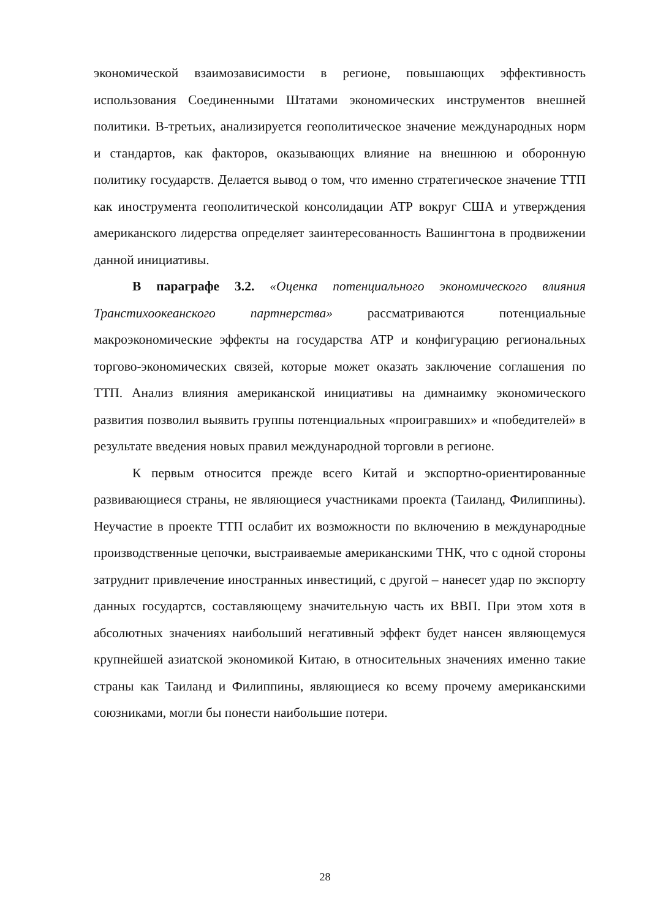экономической взаимозависимости в регионе, повышающих эффективность использования Соединенными Штатами экономических инструментов внешней политики. В-третьих, анализируется геополитическое значение международных норм и стандартов, как факторов, оказывающих влияние на внешнюю и оборонную политику государств. Делается вывод о том, что именно стратегическое значение ТТП как инострумента геополитической консолидации АТР вокруг США и утверждения американского лидерства определяет заинтересованность Вашингтона в продвижении данной инициативы.
В параграфе 3.2. «Оценка потенциального экономического влияния Транстихоокеанского партнерства» рассматриваются потенциальные макроэкономические эффекты на государства АТР и конфигурацию региональных торгово-экономических связей, которые может оказать заключение соглашения по ТТП. Анализ влияния американской инициативы на димнаимку экономического развития позволил выявить группы потенциальных «проигравших» и «победителей» в результате введения новых правил международной торговли в регионе.
К первым относится прежде всего Китай и экспортно-ориентированные развивающиеся страны, не являющиеся участниками проекта (Таиланд, Филиппины). Неучастие в проекте ТТП ослабит их возможности по включению в международные производственные цепочки, выстраиваемые американскими ТНК, что с одной стороны затруднит привлечение иностранных инвестиций, с другой – нанесет удар по экспорту данных государтсв, составляющему значительную часть их ВВП. При этом хотя в абсолютных значениях наибольший негативный эффект будет нансен являющемуся крупнейшей азиатской экономикой Китаю, в относительных значениях именно такие страны как Таиланд и Филиппины, являющиеся ко всему прочему американскими союзниками, могли бы понести наибольшие потери.
28